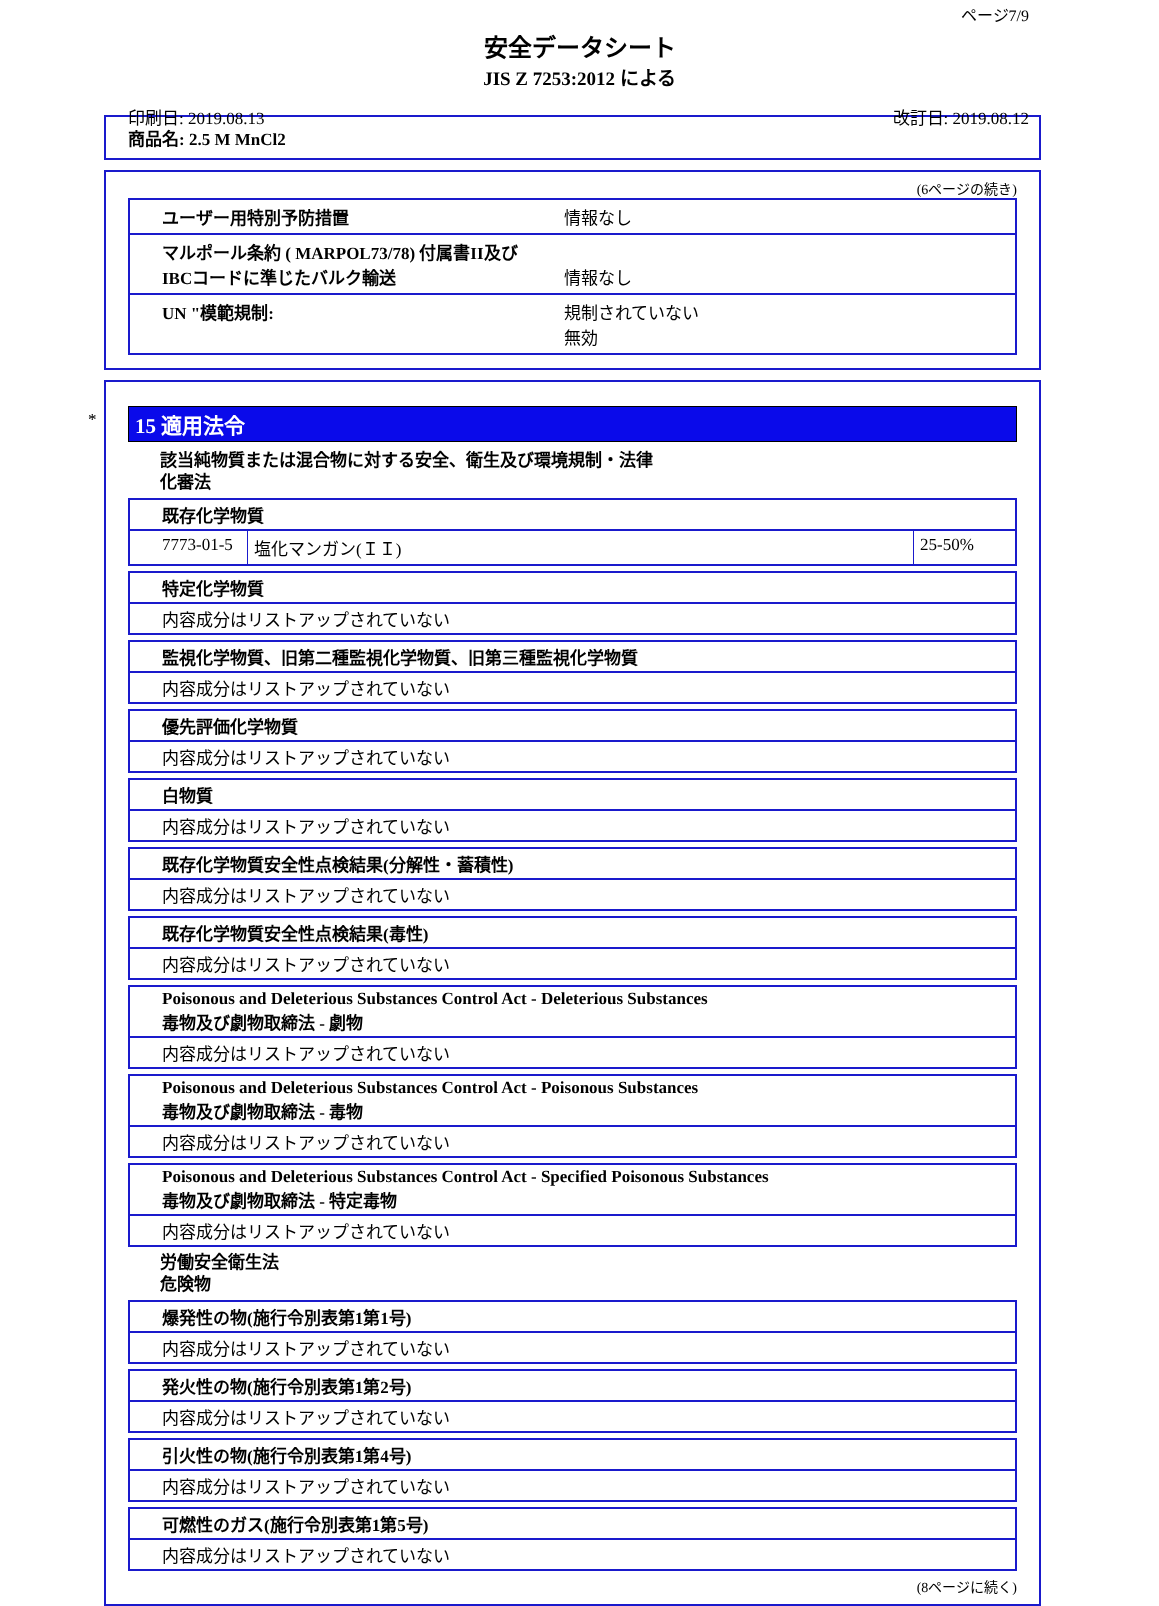ページ7/9
安全データシート
JIS Z 7253:2012 による
印刷日: 2019.08.13 改訂日: 2019.08.12
商品名: 2.5 M MnCl2
(6ページの続き)
| ユーザー用特別予防措置 | 情報なし |
| マルポール条約 ( MARPOL73/78) 付属書II及び IBCコードに準じたバルク輸送 | 情報なし |
| UN "模範規制: | 規制されていない 無効 |
*
15 適用法令
該当純物質または混合物に対する安全、衛生及び環境規制・法律
化審法
既存化学物質
| 7773-01-5 | 塩化マンガン(ＩＩ) | 25-50% |
特定化学物質
内容成分はリストアップされていない
監視化学物質、旧第二種監視化学物質、旧第三種監視化学物質
内容成分はリストアップされていない
優先評価化学物質
内容成分はリストアップされていない
白物質
内容成分はリストアップされていない
既存化学物質安全性点検結果(分解性・蓄積性)
内容成分はリストアップされていない
既存化学物質安全性点検結果(毒性)
内容成分はリストアップされていない
Poisonous and Deleterious Substances Control Act - Deleterious Substances
毒物及び劇物取締法 - 劇物
内容成分はリストアップされていない
Poisonous and Deleterious Substances Control Act - Poisonous Substances
毒物及び劇物取締法 - 毒物
内容成分はリストアップされていない
Poisonous and Deleterious Substances Control Act - Specified Poisonous Substances
毒物及び劇物取締法 - 特定毒物
内容成分はリストアップされていない
労働安全衛生法
危険物
爆発性の物(施行令別表第1第1号)
内容成分はリストアップされていない
発火性の物(施行令別表第1第2号)
内容成分はリストアップされていない
引火性の物(施行令別表第1第4号)
内容成分はリストアップされていない
可燃性のガス(施行令別表第1第5号)
内容成分はリストアップされていない
(8ページに続く)